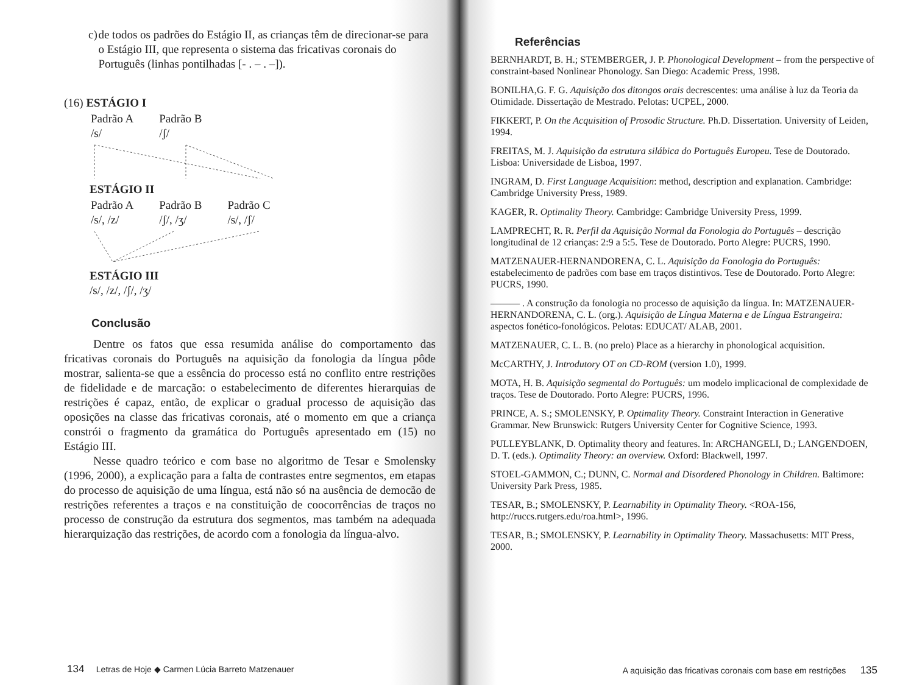c) de todos os padrões do Estágio II, as crianças têm de direcionar-se para o Estágio III, que representa o sistema das fricativas coronais do Português (linhas pontilhadas [- . – . –]).
(16) ESTÁGIO I
| Padrão A /s/ | Padrão B /ʃ/ |
ESTÁGIO II
| Padrão A /s/, /z/ | Padrão B /ʃ/, /ʒ/ | Padrão C /s/, /ʃ/ |
ESTÁGIO III
/s/, /z/, /ʃ/, /ʒ/
Conclusão
Dentre os fatos que essa resumida análise do comportamento das fricativas coronais do Português na aquisição da fonologia da língua pôde mostrar, salienta-se que a essência do processo está no conflito entre restrições de fidelidade e de marcação: o estabelecimento de diferentes hierarquias de restrições é capaz, então, de explicar o gradual processo de aquisição das oposições na classe das fricativas coronais, até o momento em que a criança constrói o fragmento da gramática do Português apresentado em (15) no Estágio III.
Nesse quadro teórico e com base no algoritmo de Tesar e Smolensky (1996, 2000), a explicação para a falta de contrastes entre segmentos, em etapas do processo de aquisição de uma língua, está não só na ausência de democão de restrições referentes a traços e na constituição de coocorrências de traços no processo de construção da estrutura dos segmentos, mas também na adequada hierarquização das restrições, de acordo com a fonologia da língua-alvo.
134 Letras de Hoje ◆ Carmen Lúcia Barreto Matzenauer
Referências
BERNHARDT, B. H.; STEMBERGER, J. P. Phonological Development – from the perspective of constraint-based Nonlinear Phonology. San Diego: Academic Press, 1998.
BONILHA,G. F. G. Aquisição dos ditongos orais decrescentes: uma análise à luz da Teoria da Otimidade. Dissertação de Mestrado. Pelotas: UCPEL, 2000.
FIKKERT, P. On the Acquisition of Prosodic Structure. Ph.D. Dissertation. University of Leiden, 1994.
FREITAS, M. J. Aquisição da estrutura silábica do Português Europeu. Tese de Doutorado. Lisboa: Universidade de Lisboa, 1997.
INGRAM, D. First Language Acquisition: method, description and explanation. Cambridge: Cambridge University Press, 1989.
KAGER, R. Optimality Theory. Cambridge: Cambridge University Press, 1999.
LAMPRECHT, R. R. Perfil da Aquisição Normal da Fonologia do Português – descrição longitudinal de 12 crianças: 2:9 a 5:5. Tese de Doutorado. Porto Alegre: PUCRS, 1990.
MATZENAUER-HERNANDORENA, C. L. Aquisição da Fonologia do Português: estabelecimento de padrões com base em traços distintivos. Tese de Doutorado. Porto Alegre: PUCRS, 1990.
——— . A construção da fonologia no processo de aquisição da língua. In: MATZENAUER-HERNANDORENA, C. L. (org.). Aquisição de Língua Materna e de Língua Estrangeira: aspectos fonético-fonológicos. Pelotas: EDUCAT/ ALAB, 2001.
MATZENAUER, C. L. B. (no prelo) Place as a hierarchy in phonological acquisition.
McCARTHY, J. Introdutory OT on CD-ROM (version 1.0), 1999.
MOTA, H. B. Aquisição segmental do Português: um modelo implicacional de complexidade de traços. Tese de Doutorado. Porto Alegre: PUCRS, 1996.
PRINCE, A. S.; SMOLENSKY, P. Optimality Theory. Constraint Interaction in Generative Grammar. New Brunswick: Rutgers University Center for Cognitive Science, 1993.
PULLEYBLANK, D. Optimality theory and features. In: ARCHANGELI, D.; LANGENDOEN, D. T. (eds.). Optimality Theory: an overview. Oxford: Blackwell, 1997.
STOEL-GAMMON, C.; DUNN, C. Normal and Disordered Phonology in Children. Baltimore: University Park Press, 1985.
TESAR, B.; SMOLENSKY, P. Learnability in Optimality Theory. <ROA-156, http://ruccs.rutgers.edu/roa.html>, 1996.
TESAR, B.; SMOLENSKY, P. Learnability in Optimality Theory. Massachusetts: MIT Press, 2000.
A aquisição das fricativas coronais com base em restrições 135